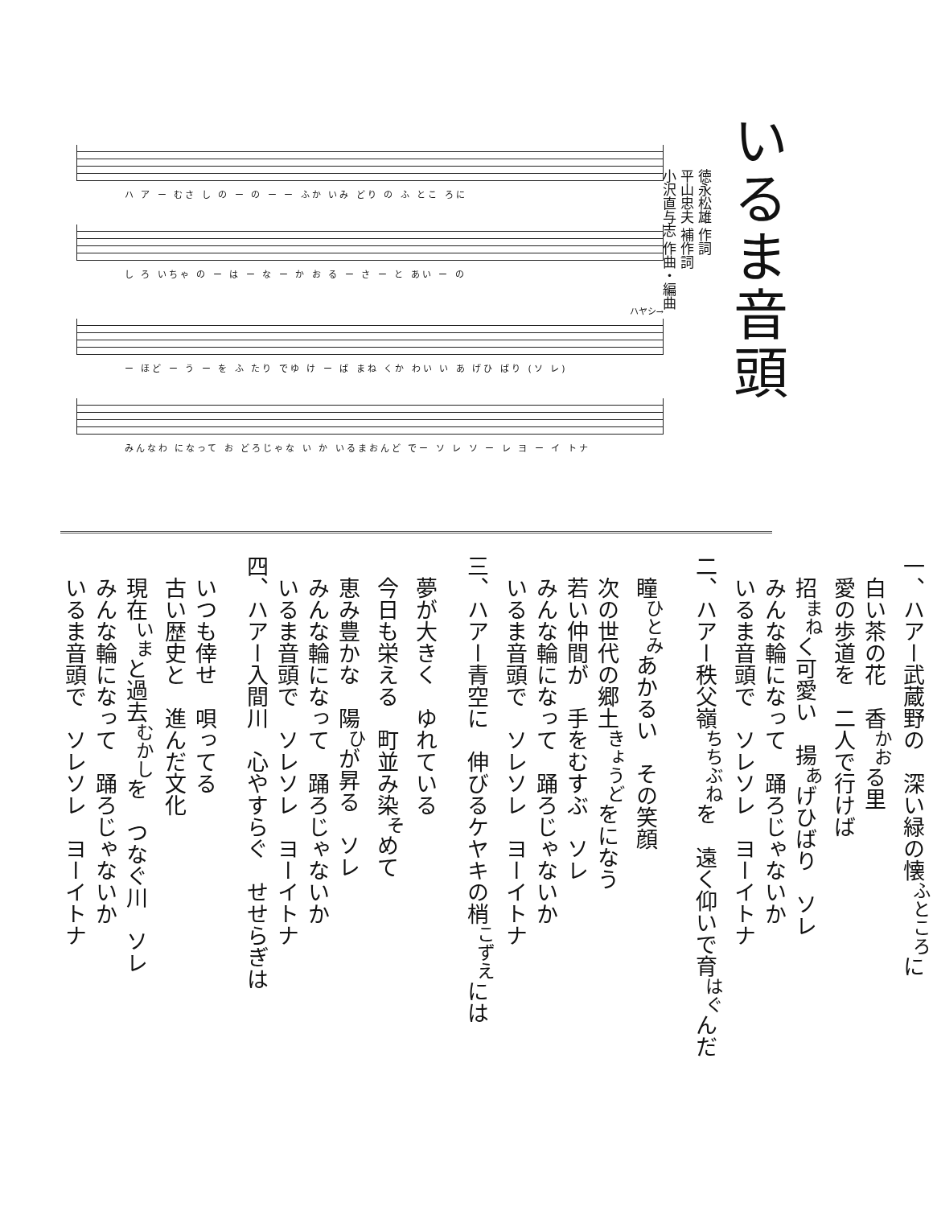いるま音頭
徳永松雄 作詞
平山忠夫 補作詞
小沢直与志 作曲・編曲
ハ ア ー むさ し の ー の ー ー ふか いみ どり の ふ とこ ろに
し ろ いちゃ の ー は ー な ー か お る ー さ ー と あい ー の
ハヤシ→
ー ほど ー う ー を ふ たり でゆ け ー ば まね くか わい い あ げひ ばり (ソ レ)
みんなわ になって お どろじゃな い か いるまおんど でー ソ レ ソ ー レ ヨ ー イ トナ
一、ハアー武蔵野の　深い緑の懐<sup>ふところ</sup>に
　白い茶の花　香<sup>かお</sup>る里
　愛の歩道を　二人で行けば
　招<sup>まね</sup>く可愛い　揚<sup>あ</sup>げひばり　ソレ
　みんな輪になって　踊ろじゃないか
　いるま音頭で　ソレソレ　ヨーイトナ
二、ハアー秩父嶺<sup>ちちぶね</sup>を　遠く仰いで育<sup>はぐ</sup>んだ
　瞳<sup>ひとみ</sup>あかるい　その笑顔
　次の世代の郷土<sup>きょうど</sup>をになう
　若い仲間が　手をむすぶ　ソレ
　みんな輪になって　踊ろじゃないか
　いるま音頭で　ソレソレ　ヨーイトナ
三、ハアー青空に　伸びるケヤキの梢<sup>こずえ</sup>には
　夢が大きく　ゆれている
　今日も栄える　町並み染<sup>そ</sup>めて
　恵み豊かな　陽<sup>ひ</sup>が昇る　ソレ
　みんな輪になって　踊ろじゃないか
　いるま音頭で　ソレソレ　ヨーイトナ
四、ハアー入間川　心やすらぐ　せせらぎは
　いつも倖せ　唄ってる
　古い歴史と　進んだ文化
　現在<sup>いま</sup>と過去<sup>むかし</sup>を　つなぐ川　ソレ
　みんな輪になって　踊ろじゃないか
　いるま音頭で　ソレソレ　ヨーイトナ